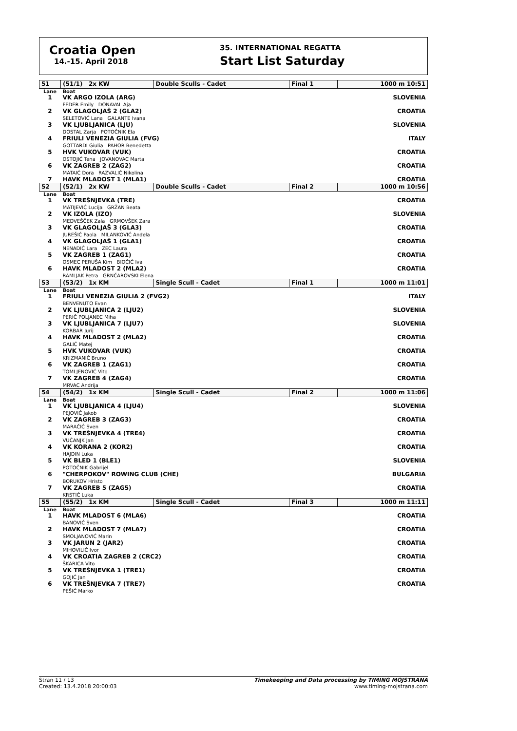Croatia Open
14.-15. April 2018
35. INTERNATIONAL REGATTA
Start List Saturday
| 51 | (51/1) 2x KW | Double Sculls - Cadet | | Final 1 | 1000 m 10:51 |
| Lane | Boat | | | | |
| 1 | VK ARGO IZOLA (ARG) FEDER Emily DONAVAL Aja | | | | SLOVENIA |
| 2 | VK GLAGOLJAŠ 2 (GLA2) SELETOVIĆ Lana GALANTE Ivana | | | | CROATIA |
| 3 | VK LJUBLJANICA (LJU) DOSTAL Zarja POTOČNIK Ela | | | | SLOVENIA |
| 4 | FRIULI VENEZIA GIULIA (FVG) GOTTARDI Giulia PAHOR Benedetta | | | | ITALY |
| 5 | HVK VUKOVAR (VUK) OSTOJIĆ Tena JOVANOVAC Marta | | | | CROATIA |
| 6 | VK ZAGREB 2 (ZAG2) MATAIĆ Dora RAZVALIĆ Nikolina | | | | CROATIA |
| 7 | HAVK MLADOST 1 (MLA1) | | | | CROATIA |
| 52 | (52/1) 2x KW | Double Sculls - Cadet | | Final 2 | 1000 m 10:56 |
| Lane | Boat | | | | |
| 1 | VK TREŠNJEVKA (TRE) MATIJEVIĆ Lucija GRŽAN Beata | | | | CROATIA |
| 2 | VK IZOLA (IZO) MEDVEŠČEK Zala GRMOVŠEK Zara | | | | SLOVENIA |
| 3 | VK GLAGOLJAŠ 3 (GLA3) JUREŠIĆ Paola MILANKOVIĆ Anđela | | | | CROATIA |
| 4 | VK GLAGOLJAŠ 1 (GLA1) NENADIĆ Lara ZEC Laura | | | | CROATIA |
| 5 | VK ZAGREB 1 (ZAG1) OSMEC PERUŠA Kim BIOČIĆ Iva | | | | CROATIA |
| 6 | HAVK MLADOST 2 (MLA2) RAMLJAK Petra GRNČAROVSKI Elena | | | | CROATIA |
| 53 | (53/2) 1x KM | Single Scull - Cadet | | Final 1 | 1000 m 11:01 |
| Lane | Boat | | | | |
| 1 | FRIULI VENEZIA GIULIA 2 (FVG2) BENVENUTO Evan | | | | ITALY |
| 2 | VK LJUBLJANICA 2 (LJU2) PERIČ POLJANEC Miha | | | | SLOVENIA |
| 3 | VK LJUBLJANICA 7 (LJU7) KORBAR Jurij | | | | SLOVENIA |
| 4 | HAVK MLADOST 2 (MLA2) GALIĆ Matej | | | | CROATIA |
| 5 | HVK VUKOVAR (VUK) KRIZMANIĆ Bruno | | | | CROATIA |
| 6 | VK ZAGREB 1 (ZAG1) TOMLJENOVIĆ Vito | | | | CROATIA |
| 7 | VK ZAGREB 4 (ZAG4) MRVAC Andrija | | | | CROATIA |
| 54 | (54/2) 1x KM | Single Scull - Cadet | | Final 2 | 1000 m 11:06 |
| Lane | Boat | | | | |
| 1 | VK LJUBLJANICA 4 (LJU4) PEJOVIČ Jakob | | | | SLOVENIA |
| 2 | VK ZAGREB 3 (ZAG3) MARAČIĆ Sven | | | | CROATIA |
| 3 | VK TREŠNJEVKA 4 (TRE4) VUČANJK Jan | | | | CROATIA |
| 4 | VK KORANA 2 (KOR2) HAJDIN Luka | | | | CROATIA |
| 5 | VK BLED 1 (BLE1) POTOČNIK Gabrijel | | | | SLOVENIA |
| 6 | "CHERPOKOV" ROWING CLUB (CHE) BORUKOV Hristo | | | | BULGARIA |
| 7 | VK ZAGREB 5 (ZAG5) KRSTIĆ Luka | | | | CROATIA |
| 55 | (55/2) 1x KM | Single Scull - Cadet | | Final 3 | 1000 m 11:11 |
| Lane | Boat | | | | |
| 1 | HAVK MLADOST 6 (MLA6) BANOVIĆ Sven | | | | CROATIA |
| 2 | HAVK MLADOST 7 (MLA7) SMOLJANOVIĆ Marin | | | | CROATIA |
| 3 | VK JARUN 2 (JAR2) MIHOVILIĆ Ivor | | | | CROATIA |
| 4 | VK CROATIA ZAGREB 2 (CRC2) ŠKARICA Vito | | | | CROATIA |
| 5 | VK TREŠNJEVKA 1 (TRE1) GOJIĆ Jan | | | | CROATIA |
| 6 | VK TREŠNJEVKA 7 (TRE7) PEŠIĆ Marko | | | | CROATIA |
Stran 11 / 13
Created: 13.4.2018 20:00:03
Timekeeping and Data processing by TIMING MOJSTRANA
www.timing-mojstrana.com